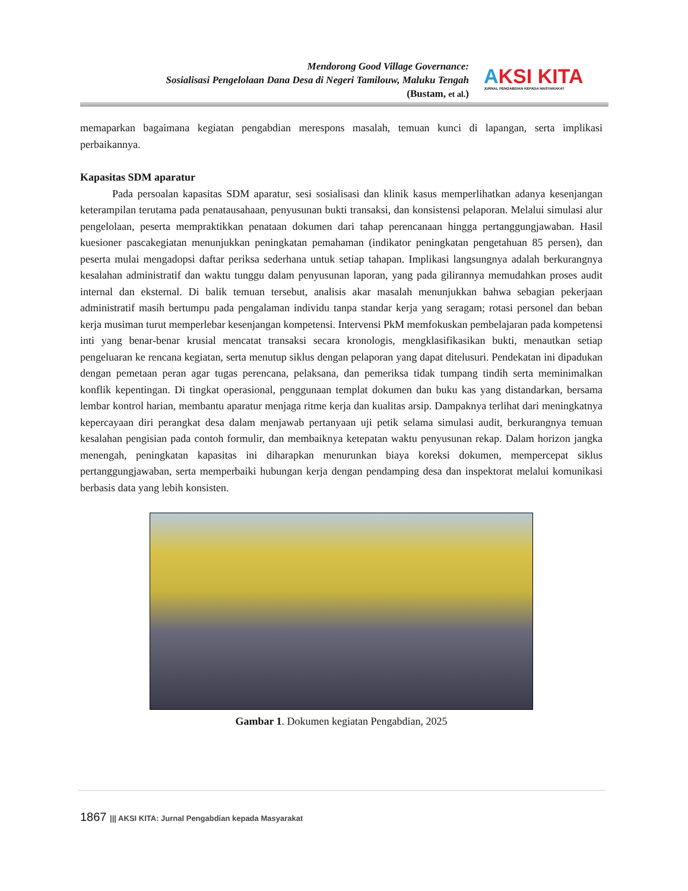Mendorong Good Village Governance:
Sosialisasi Pengelolaan Dana Desa di Negeri Tamilouw, Maluku Tengah
(Bustam, et al.)
AKSI KITA
JURNAL PENGABDIAN KEPADA MASYARAKAT
memaparkan bagaimana kegiatan pengabdian merespons masalah, temuan kunci di lapangan, serta implikasi perbaikannya.
Kapasitas SDM aparatur
Pada persoalan kapasitas SDM aparatur, sesi sosialisasi dan klinik kasus memperlihatkan adanya kesenjangan keterampilan terutama pada penatausahaan, penyusunan bukti transaksi, dan konsistensi pelaporan. Melalui simulasi alur pengelolaan, peserta mempraktikkan penataan dokumen dari tahap perencanaan hingga pertanggungjawaban. Hasil kuesioner pascakegiatan menunjukkan peningkatan pemahaman (indikator peningkatan pengetahuan 85 persen), dan peserta mulai mengadopsi daftar periksa sederhana untuk setiap tahapan. Implikasi langsungnya adalah berkurangnya kesalahan administratif dan waktu tunggu dalam penyusunan laporan, yang pada gilirannya memudahkan proses audit internal dan eksternal. Di balik temuan tersebut, analisis akar masalah menunjukkan bahwa sebagian pekerjaan administratif masih bertumpu pada pengalaman individu tanpa standar kerja yang seragam; rotasi personel dan beban kerja musiman turut memperlebar kesenjangan kompetensi. Intervensi PkM memfokuskan pembelajaran pada kompetensi inti yang benar-benar krusial mencatat transaksi secara kronologis, mengklasifikasikan bukti, menautkan setiap pengeluaran ke rencana kegiatan, serta menutup siklus dengan pelaporan yang dapat ditelusuri. Pendekatan ini dipadukan dengan pemetaan peran agar tugas perencana, pelaksana, dan pemeriksa tidak tumpang tindih serta meminimalkan konflik kepentingan. Di tingkat operasional, penggunaan templat dokumen dan buku kas yang distandarkan, bersama lembar kontrol harian, membantu aparatur menjaga ritme kerja dan kualitas arsip. Dampaknya terlihat dari meningkatnya kepercayaan diri perangkat desa dalam menjawab pertanyaan uji petik selama simulasi audit, berkurangnya temuan kesalahan pengisian pada contoh formulir, dan membaiknya ketepatan waktu penyusunan rekap. Dalam horizon jangka menengah, peningkatan kapasitas ini diharapkan menurunkan biaya koreksi dokumen, mempercepat siklus pertanggungjawaban, serta memperbaiki hubungan kerja dengan pendamping desa dan inspektorat melalui komunikasi berbasis data yang lebih konsisten.
Gambar 1. Dokumen kegiatan Pengabdian, 2025
1867 ||| AKSI KITA: Jurnal Pengabdian kepada Masyarakat